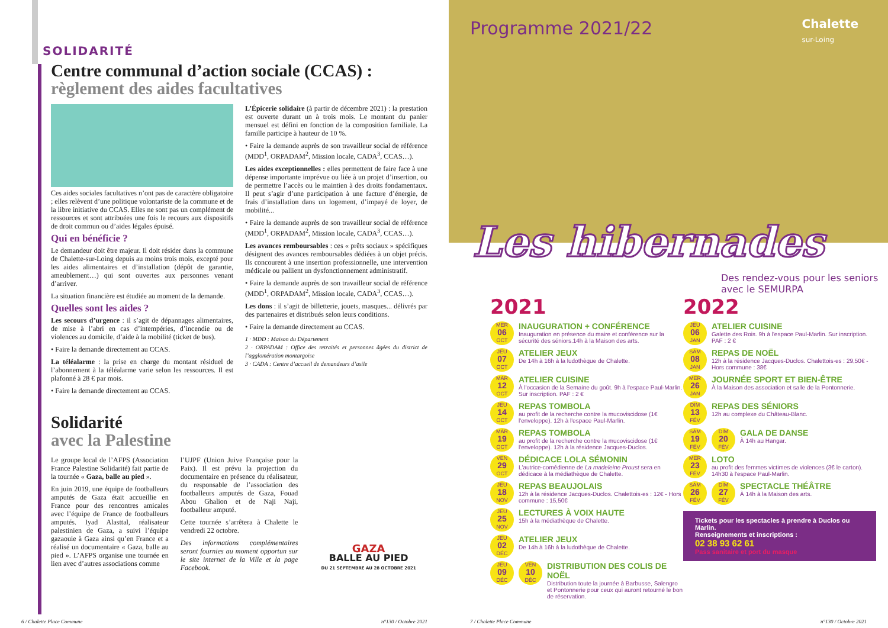SOLIDARITÉ
Centre communal d’action sociale (CCAS) :
règlement des aides facultatives
Ces aides sociales facultatives n’ont pas de caractère obligatoire ; elles relèvent d’une politique volontariste de la commune et de la libre initiative du CCAS. Elles ne sont pas un complément de ressources et sont attribuées une fois le recours aux dispositifs de droit commun ou d’aides légales épuisé.
Qui en bénéficie ?
Le demandeur doit être majeur. Il doit résider dans la commune de Chalette-sur-Loing depuis au moins trois mois, excepté pour les aides alimentaires et d’installation (dépôt de garantie, ameublement…) qui sont ouvertes aux personnes venant d’arriver.
La situation financière est étudiée au moment de la demande.
Quelles sont les aides ?
Les secours d’urgence : il s’agit de dépannages alimentaires, de mise à l’abri en cas d’intempéries, d’incendie ou de violences au domicile, d’aide à la mobilité (ticket de bus).
• Faire la demande directement au CCAS.
La téléalarme : la prise en charge du montant résiduel de l’abonnement à la téléalarme varie selon les ressources. Il est plafonné à 28 € par mois.
• Faire la demande directement au CCAS.
L’Épicerie solidaire (à partir de décembre 2021) : la prestation est ouverte durant un à trois mois. Le montant du panier mensuel est défini en fonction de la composition familiale. La famille participe à hauteur de 10 %.
• Faire la demande auprès de son travailleur social de référence (MDD<sup>1</sup>, ORPADAM<sup>2</sup>, Mission locale, CADA<sup>3</sup>, CCAS…).
Les aides exceptionnelles : elles permettent de faire face à une dépense importante imprévue ou liée à un projet d’insertion, ou de permettre l’accès ou le maintien à des droits fondamentaux. Il peut s’agir d’une participation à une facture d’énergie, de frais d’installation dans un logement, d’impayé de loyer, de mobilité...
• Faire la demande auprès de son travailleur social de référence (MDD<sup>1</sup>, ORPADAM<sup>2</sup>, Mission locale, CADA<sup>3</sup>, CCAS…).
Les avances remboursables : ces « prêts sociaux » spécifiques désignent des avances remboursables dédiées à un objet précis. Ils concourent à une insertion professionnelle, une intervention médicale ou pallient un dysfonctionnement administratif.
• Faire la demande auprès de son travailleur social de référence (MDD<sup>1</sup>, ORPADAM<sup>2</sup>, Mission locale, CADA<sup>3</sup>, CCAS…).
Les dons : il s’agit de billetterie, jouets, masques... délivrés par des partenaires et distribués selon leurs conditions.
• Faire la demande directement au CCAS.
1 · MDD : Maison du Département
2 · ORPADAM : Office des retraités et personnes âgées du district de l’agglomération montargoise
3 · CADA : Centre d’accueil de demandeurs d’asile
Solidarité
avec la Palestine
Le groupe local de l’AFPS (Association France Palestine Solidarité) fait partie de la tournée « Gaza, balle au pied ».
En juin 2019, une équipe de footballeurs amputés de Gaza était accueillie en France pour des rencontres amicales avec l’équipe de France de footballeurs amputés. Iyad Alasttal, réalisateur palestinien de Gaza, a suivi l’équipe gazaouie à Gaza ainsi qu’en France et a réalisé un documentaire « Gaza, balle au pied ». L’AFPS organise une tournée en lien avec d’autres associations comme
l’UJPF (Union Juive Française pour la Paix). Il est prévu la projection du documentaire en présence du réalisateur, du responsable de l’association des footballeurs amputés de Gaza, Fouad Abou Ghalion et de Naji Naji, footballeur amputé.
Cette tournée s’arrêtera à Chalette le vendredi 22 octobre.
Des informations complémentaires seront fournies au moment opportun sur le site internet de la Ville et la page Facebook.
GAZA
BALLE AU PIED
DU 21 SEPTEMBRE AU 28 OCTOBRE 2021
6 / Chalette Place Commune n°130 / Octobre 2021
Programme 2021/22
Chalette
sur-Loing
Les hibernades
Des rendez-vous pour les seniors
avec le SEMURPA
2021
MER
06
OCT
INAUGURATION + CONFÉRENCE
Inauguration en présence du maire et conférence sur la sécurité des séniors.14h à la Maison des arts.
JEU
07
OCT
ATELIER JEUX
De 14h à 16h à la ludothèque de Chalette.
MAR
12
OCT
ATELIER CUISINE
À l'occasion de la Semaine du goût. 9h à l'espace Paul-Marlin. Sur inscription. PAF : 2 €
JEU
14
OCT
REPAS TOMBOLA
au profit de la recherche contre la mucoviscidose (1€ l'enveloppe). 12h à l'espace Paul-Marlin.
MAR
19
OCT
REPAS TOMBOLA
au profit de la recherche contre la mucoviscidose (1€ l'enveloppe). 12h à la résidence Jacques-Duclos.
VEN
29
OCT
DÉDICACE LOLA SÉMONIN
L'autrice-comédienne de La madeleine Proust sera en dédicace à la médiathèque de Chalette.
JEU
18
NOV
REPAS BEAUJOLAIS
12h à la résidence Jacques-Duclos. Chalettois·es : 12€ - Hors commune : 15,50€
JEU
25
NOV
LECTURES À VOIX HAUTE
15h à la médiathèque de Chalette.
JEU
02
DÉC
ATELIER JEUX
De 14h à 16h à la ludothèque de Chalette.
JEU
09
DÉC
VEN
10
DÉC
DISTRIBUTION DES COLIS DE NOËL
Distribution toute la journée à Barbusse, Salengro et Pontonnerie pour ceux qui auront retourné le bon de réservation.
2022
JEU
06
JAN
ATELIER CUISINE
Galette des Rois. 9h à l'espace Paul-Marlin. Sur inscription. PAF : 2 €
SAM
08
JAN
REPAS DE NOËL
12h à la résidence Jacques-Duclos. Chalettois·es : 29,50€ - Hors commune : 38€
MER
26
JAN
JOURNÉE SPORT ET BIEN-ÊTRE
À la Maison des association et salle de la Pontonnerie.
DIM
13
FÉV
REPAS DES SÉNIORS
12h au complexe du Château-Blanc.
SAM
19
FÉV
DIM
20
FÉV
GALA DE DANSE
À 14h au Hangar.
MER
23
FÉV
LOTO
au profit des femmes victimes de violences (3€ le carton). 14h30 à l'espace Paul-Marlin.
SAM
26
FÉV
DIM
27
FÉV
SPECTACLE THÉÂTRE
À 14h à la Maison des arts.
Tickets pour les spectacles à prendre à Duclos ou Marlin.
Renseignements et inscriptions :
02 38 93 62 61
Pass sanitaire et port du masque
7 / Chalette Place Commune n°130 / Octobre 2021